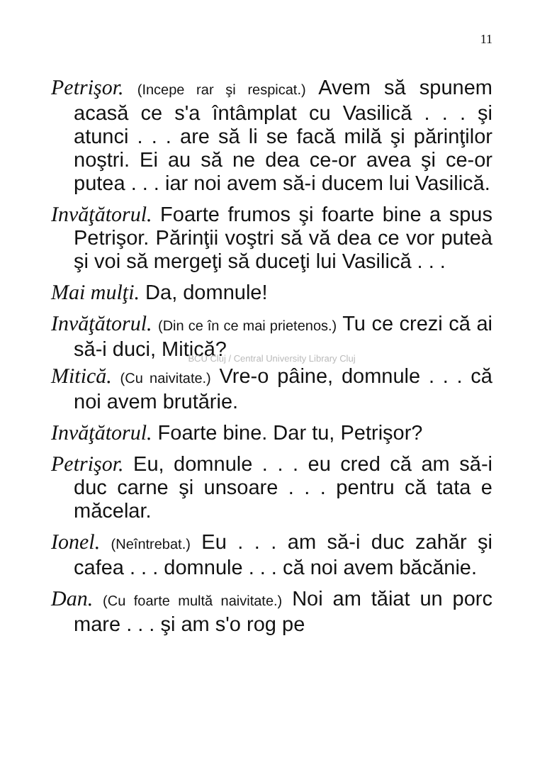11
Petrişor. (Incepe rar şi respicat.) Avem să spunem acasă ce s'a întâmplat cu Vasilică . . . şi atunci . . . are să li se facă milă şi părinţilor noştri. Ei au să ne dea ce-or avea şi ce-or putea . . . iar noi avem să-i ducem lui Vasilică.
Invăţătorul. Foarte frumos şi foarte bine a spus Petrişor. Părinţii voştri să vă dea ce vor puteà şi voi să mergeţi să duceţi lui Vasilică . . .
Mai mulţi. Da, domnule!
Invăţătorul. (Din ce în ce mai prietenos.) Tu ce crezi că ai să-i duci, Mitică?
BCU Cluj / Central University Library Cluj
Mitică. (Cu naivitate.) Vre-o pâine, domnule . . . că noi avem brutărie.
Invăţătorul. Foarte bine. Dar tu, Petrişor?
Petrişor. Eu, domnule . . . eu cred că am să-i duc carne şi unsoare . . . pentru că tata e măcelar.
Ionel. (Neîntrebat.) Eu . . . am să-i duc zahăr şi cafea . . . domnule . . . că noi avem băcănie.
Dan. (Cu foarte multă naivitate.) Noi am tăiat un porc mare . . . şi am s'o rog pe